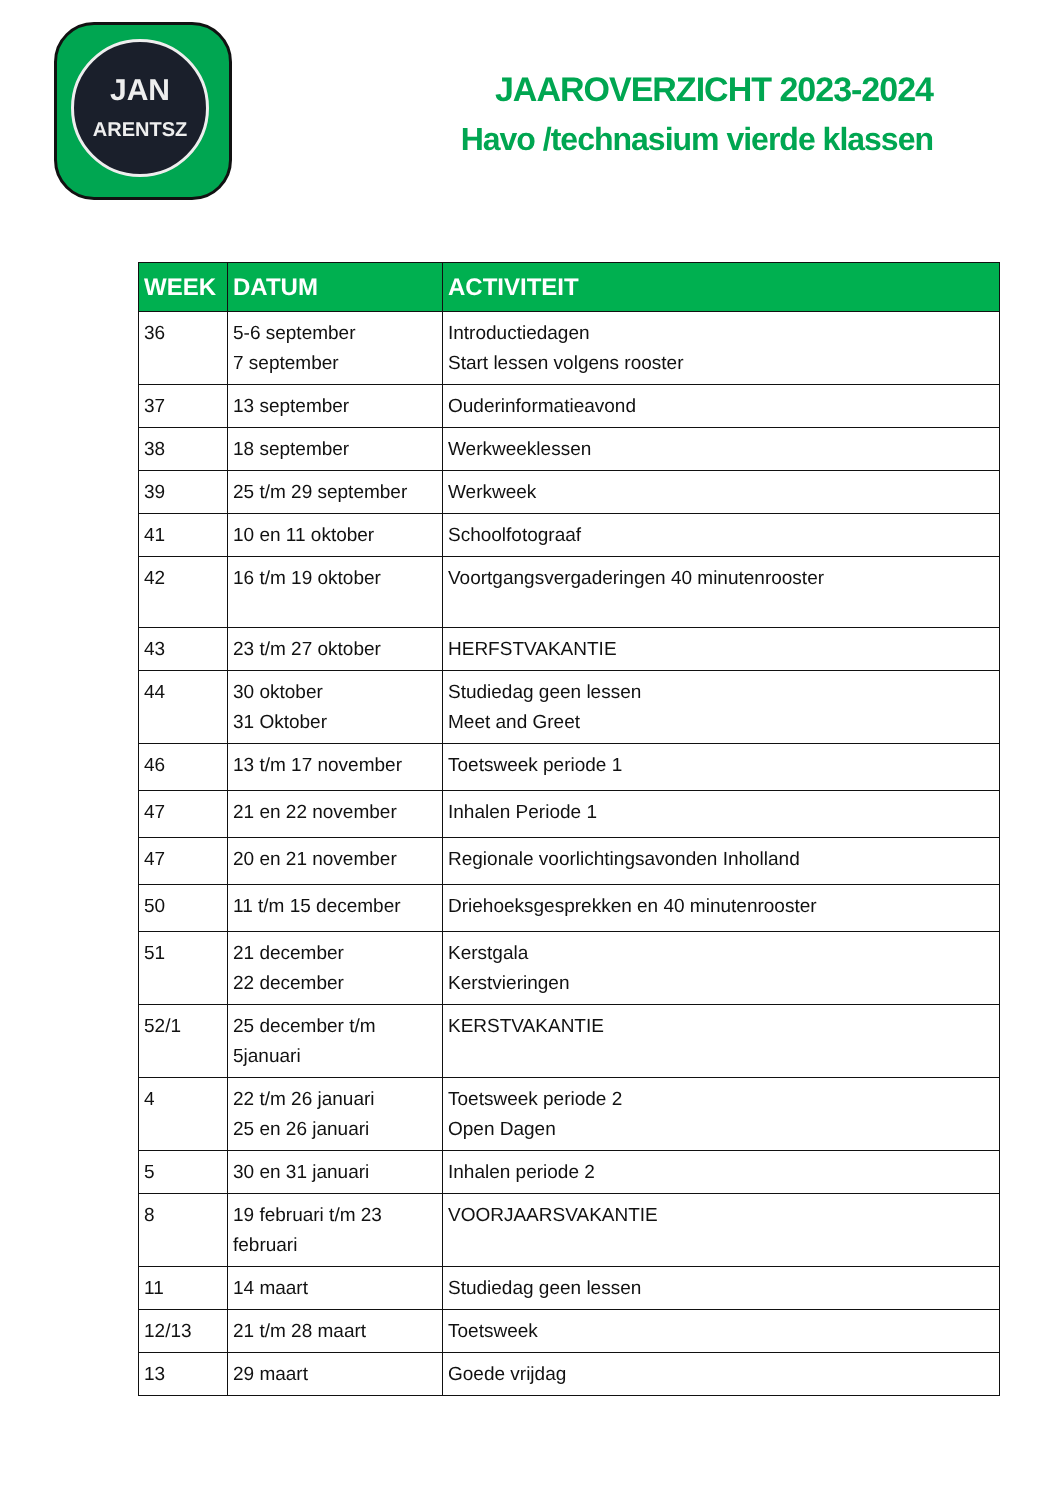JAN
ARENTSZ
JAAROVERZICHT 2023-2024
Havo /technasium vierde klassen
| WEEK | DATUM | ACTIVITEIT |
| --- | --- | --- |
| 36 | 5-6 september 7 september | Introductiedagen Start lessen volgens rooster |
| 37 | 13 september | Ouderinformatieavond |
| 38 | 18 september | Werkweeklessen |
| 39 | 25 t/m 29 september | Werkweek |
| 41 | 10 en 11 oktober | Schoolfotograaf |
| 42 | 16 t/m 19 oktober | Voortgangsvergaderingen 40 minutenrooster |
| 43 | 23 t/m 27 oktober | HERFSTVAKANTIE |
| 44 | 30 oktober 31 Oktober | Studiedag geen lessen Meet and Greet |
| 46 | 13 t/m 17 november | Toetsweek periode 1 |
| 47 | 21 en 22 november | Inhalen Periode 1 |
| 47 | 20 en 21 november | Regionale voorlichtingsavonden Inholland |
| 50 | 11 t/m 15 december | Driehoeksgesprekken en 40 minutenrooster |
| 51 | 21 december 22 december | Kerstgala Kerstvieringen |
| 52/1 | 25 december t/m 5januari | KERSTVAKANTIE |
| 4 | 22 t/m 26 januari 25 en 26 januari | Toetsweek periode 2 Open Dagen |
| 5 | 30 en 31 januari | Inhalen periode 2 |
| 8 | 19 februari t/m 23 februari | VOORJAARSVAKANTIE |
| 11 | 14 maart | Studiedag geen lessen |
| 12/13 | 21 t/m 28 maart | Toetsweek |
| 13 | 29 maart | Goede vrijdag |